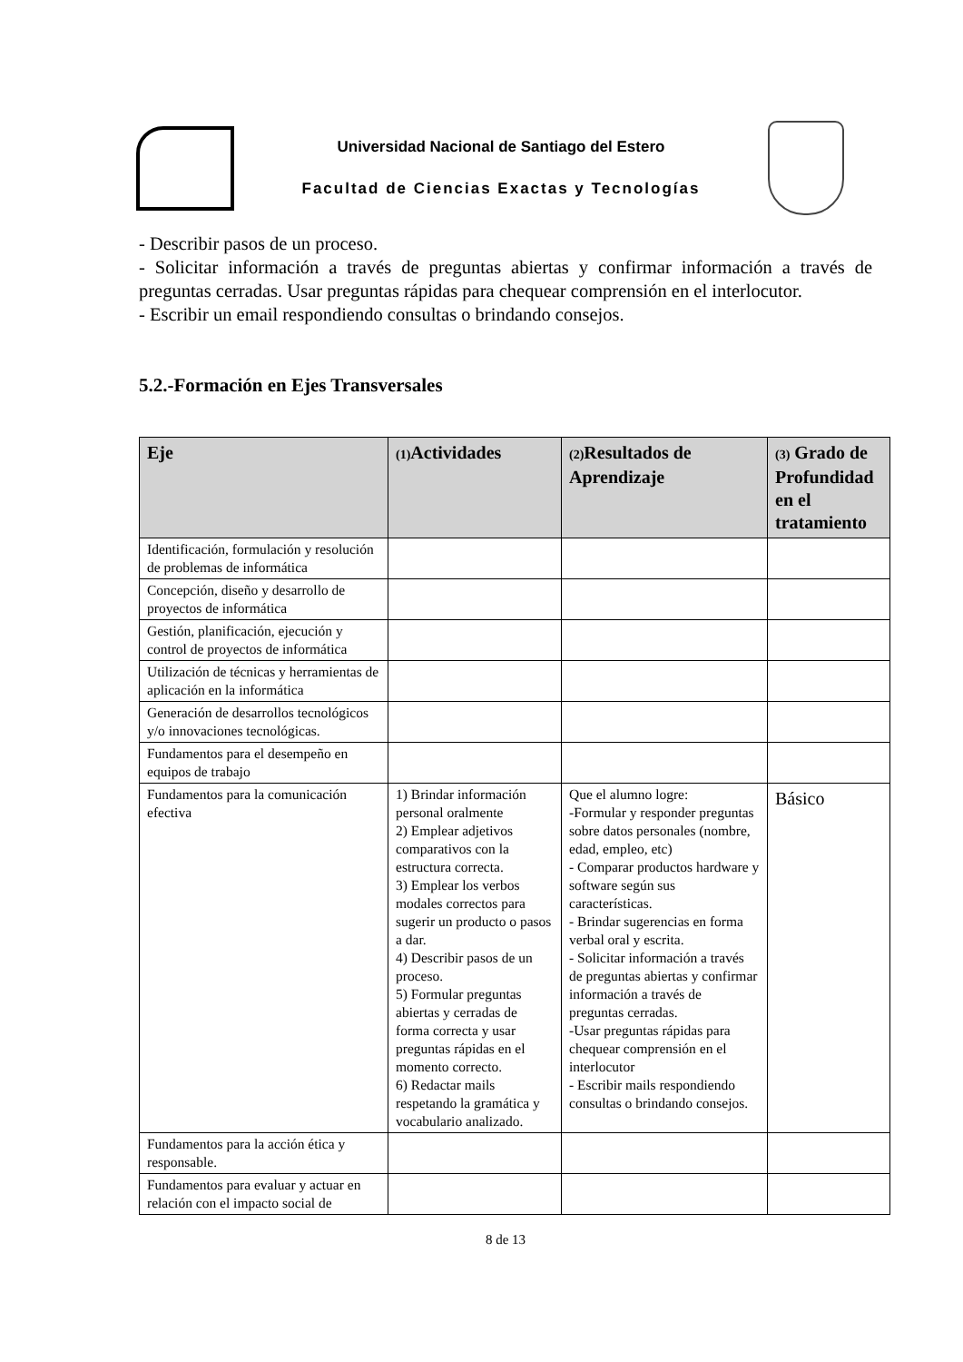Universidad Nacional de Santiago del Estero
Facultad de Ciencias Exactas y Tecnologías
- Describir pasos de un proceso.
- Solicitar información a través de preguntas abiertas y confirmar información a través de preguntas cerradas. Usar preguntas rápidas para chequear comprensión en el interlocutor.
- Escribir un email respondiendo consultas o brindando consejos.
5.2.-Formación en Ejes Transversales
| Eje | (1) Actividades | (2) Resultados de Aprendizaje | (3) Grado de Profundidad en el tratamiento |
| --- | --- | --- | --- |
| Identificación, formulación y resolución de problemas de informática | | | |
| Concepción, diseño y desarrollo de proyectos de informática | | | |
| Gestión, planificación, ejecución y control de proyectos de informática | | | |
| Utilización de técnicas y herramientas de aplicación en la informática | | | |
| Generación de desarrollos tecnológicos y/o innovaciones tecnológicas. | | | |
| Fundamentos para el desempeño en equipos de trabajo | | | |
| Fundamentos para la comunicación efectiva | 1) Brindar información personal oralmente 2) Emplear adjetivos comparativos con la estructura correcta. 3) Emplear los verbos modales correctos para sugerir un producto o pasos a dar. 4) Describir pasos de un proceso. 5) Formular preguntas abiertas y cerradas de forma correcta y usar preguntas rápidas en el momento correcto. 6) Redactar mails respetando la gramática y vocabulario analizado. | Que el alumno logre: -Formular y responder preguntas sobre datos personales (nombre, edad, empleo, etc) - Comparar productos hardware y software según sus características. - Brindar sugerencias en forma verbal oral y escrita. - Solicitar información a través de preguntas abiertas y confirmar información a través de preguntas cerradas. -Usar preguntas rápidas para chequear comprensión en el interlocutor - Escribir mails respondiendo consultas o brindando consejos. | Básico |
| Fundamentos para la acción ética y responsable. | | | |
| Fundamentos para evaluar y actuar en relación con el impacto social de | | | |
8 de 13